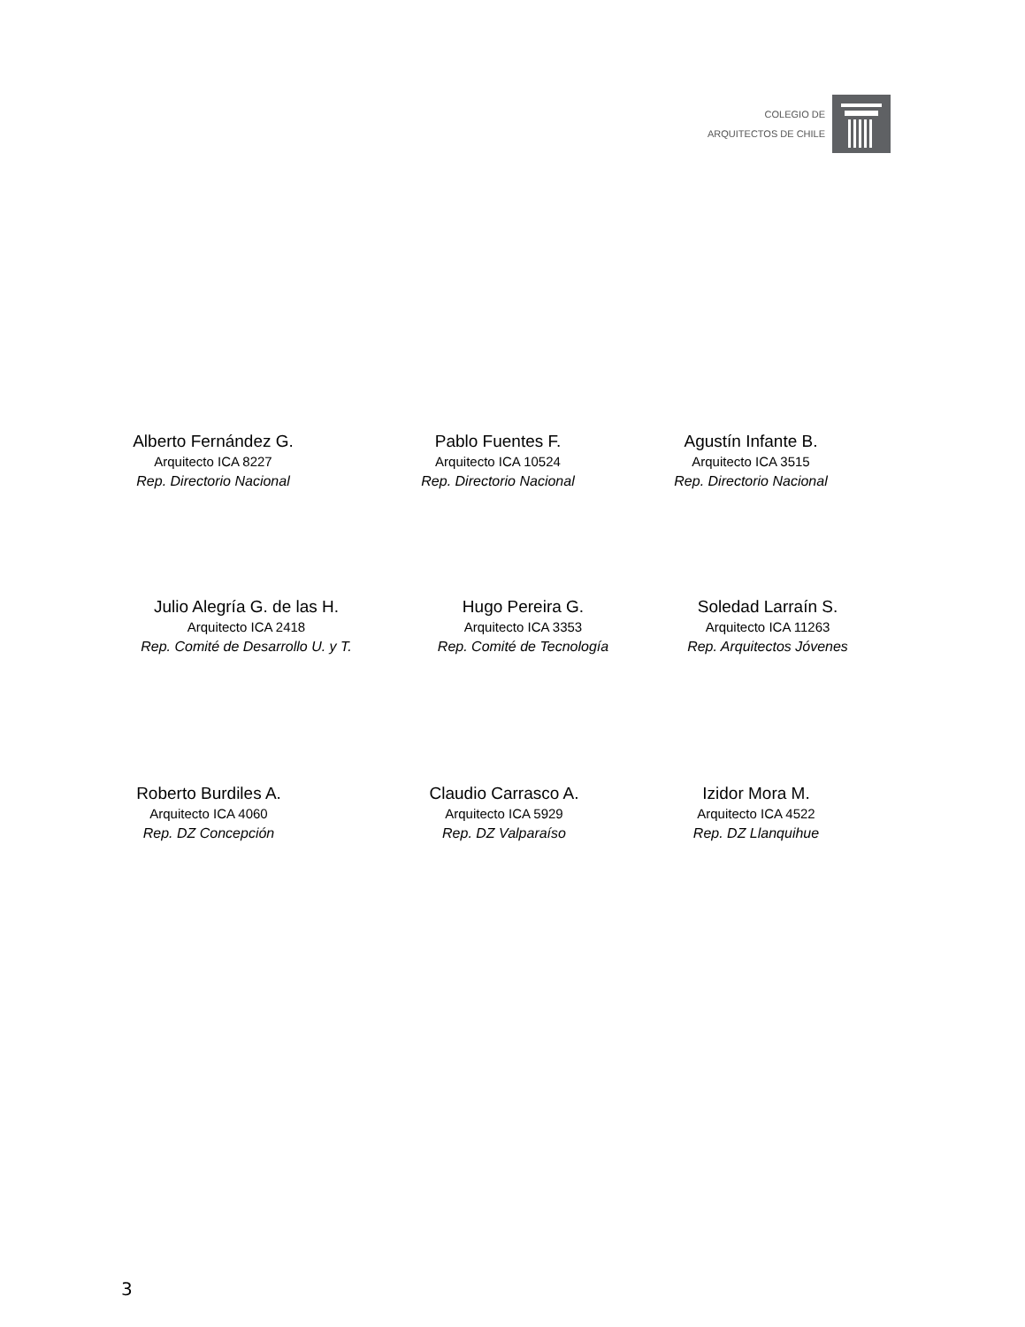COLEGIO DE
ARQUITECTOS DE CHILE
Alberto Fernández G.
Arquitecto ICA 8227
Rep. Directorio Nacional
Pablo Fuentes F.
Arquitecto ICA 10524
Rep. Directorio Nacional
Agustín Infante B.
Arquitecto ICA 3515
Rep. Directorio Nacional
Julio Alegría G. de las H.
Arquitecto ICA 2418
Rep. Comité de Desarrollo U. y T.
Hugo Pereira G.
Arquitecto ICA 3353
Rep. Comité de Tecnología
Soledad Larraín S.
Arquitecto ICA 11263
Rep. Arquitectos Jóvenes
Roberto Burdiles A.
Arquitecto ICA 4060
Rep. DZ Concepción
Claudio Carrasco A.
Arquitecto ICA 5929
Rep. DZ Valparaíso
Izidor Mora M.
Arquitecto ICA 4522
Rep. DZ Llanquihue
3